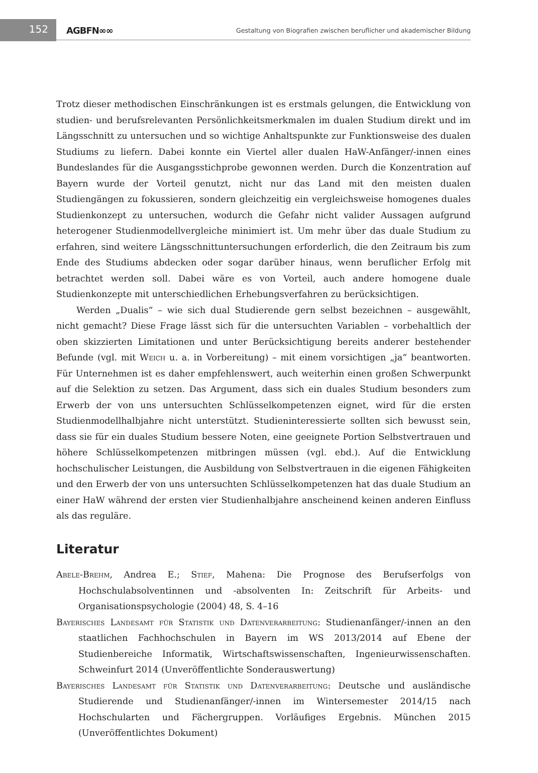152
AGBFN∞∞
Gestaltung von Biografien zwischen beruflicher und akademischer Bildung
Trotz dieser methodischen Einschränkungen ist es erstmals gelungen, die Entwicklung von studien- und berufsrelevanten Persönlichkeitsmerkmalen im dualen Studium direkt und im Längsschnitt zu untersuchen und so wichtige Anhaltspunkte zur Funktionsweise des dualen Studiums zu liefern. Dabei konnte ein Viertel aller dualen HaW-Anfänger/-innen eines Bundeslandes für die Ausgangsstichprobe gewonnen werden. Durch die Konzentration auf Bayern wurde der Vorteil genutzt, nicht nur das Land mit den meisten dualen Studiengängen zu fokussieren, sondern gleichzeitig ein vergleichsweise homogenes duales Studienkonzept zu untersuchen, wodurch die Gefahr nicht valider Aussagen aufgrund heterogener Studienmodellvergleiche minimiert ist. Um mehr über das duale Studium zu erfahren, sind weitere Längsschnittuntersuchungen erforderlich, die den Zeitraum bis zum Ende des Studiums abdecken oder sogar darüber hinaus, wenn beruflicher Erfolg mit betrachtet werden soll. Dabei wäre es von Vorteil, auch andere homogene duale Studienkonzepte mit unterschiedlichen Erhebungsverfahren zu berücksichtigen.
Werden „Dualis“ – wie sich dual Studierende gern selbst bezeichnen – ausgewählt, nicht gemacht? Diese Frage lässt sich für die untersuchten Variablen – vorbehaltlich der oben skizzierten Limitationen und unter Berücksichtigung bereits anderer bestehender Befunde (vgl. mit Weich u. a. in Vorbereitung) – mit einem vorsichtigen „ja“ beantworten. Für Unternehmen ist es daher empfehlenswert, auch weiterhin einen großen Schwerpunkt auf die Selektion zu setzen. Das Argument, dass sich ein duales Studium besonders zum Erwerb der von uns untersuchten Schlüsselkompetenzen eignet, wird für die ersten Studienmodellhalbjahre nicht unterstützt. Studieninteressierte sollten sich bewusst sein, dass sie für ein duales Studium bessere Noten, eine geeignete Portion Selbstvertrauen und höhere Schlüsselkompetenzen mitbringen müssen (vgl. ebd.). Auf die Entwicklung hochschulischer Leistungen, die Ausbildung von Selbstvertrauen in die eigenen Fähigkeiten und den Erwerb der von uns untersuchten Schlüsselkompetenzen hat das duale Studium an einer HaW während der ersten vier Studienhalbjahre anscheinend keinen anderen Einfluss als das reguläre.
Literatur
Abele-Brehm, Andrea E.; Stief, Mahena: Die Prognose des Berufserfolgs von Hochschulabsolventinnen und -absolventen In: Zeitschrift für Arbeits- und Organisationspsychologie (2004) 48, S. 4–16
Bayerisches Landesamt für Statistik und Datenverarbeitung: Studienanfänger/-innen an den staatlichen Fachhochschulen in Bayern im WS 2013/2014 auf Ebene der Studienbereiche Informatik, Wirtschaftswissenschaften, Ingenieurwissenschaften. Schweinfurt 2014 (Unveröffentlichte Sonderauswertung)
Bayerisches Landesamt für Statistik und Datenverarbeitung: Deutsche und ausländische Studierende und Studienanfänger/-innen im Wintersemester 2014/15 nach Hochschularten und Fächergruppen. Vorläufiges Ergebnis. München 2015 (Unveröffentlichtes Dokument)